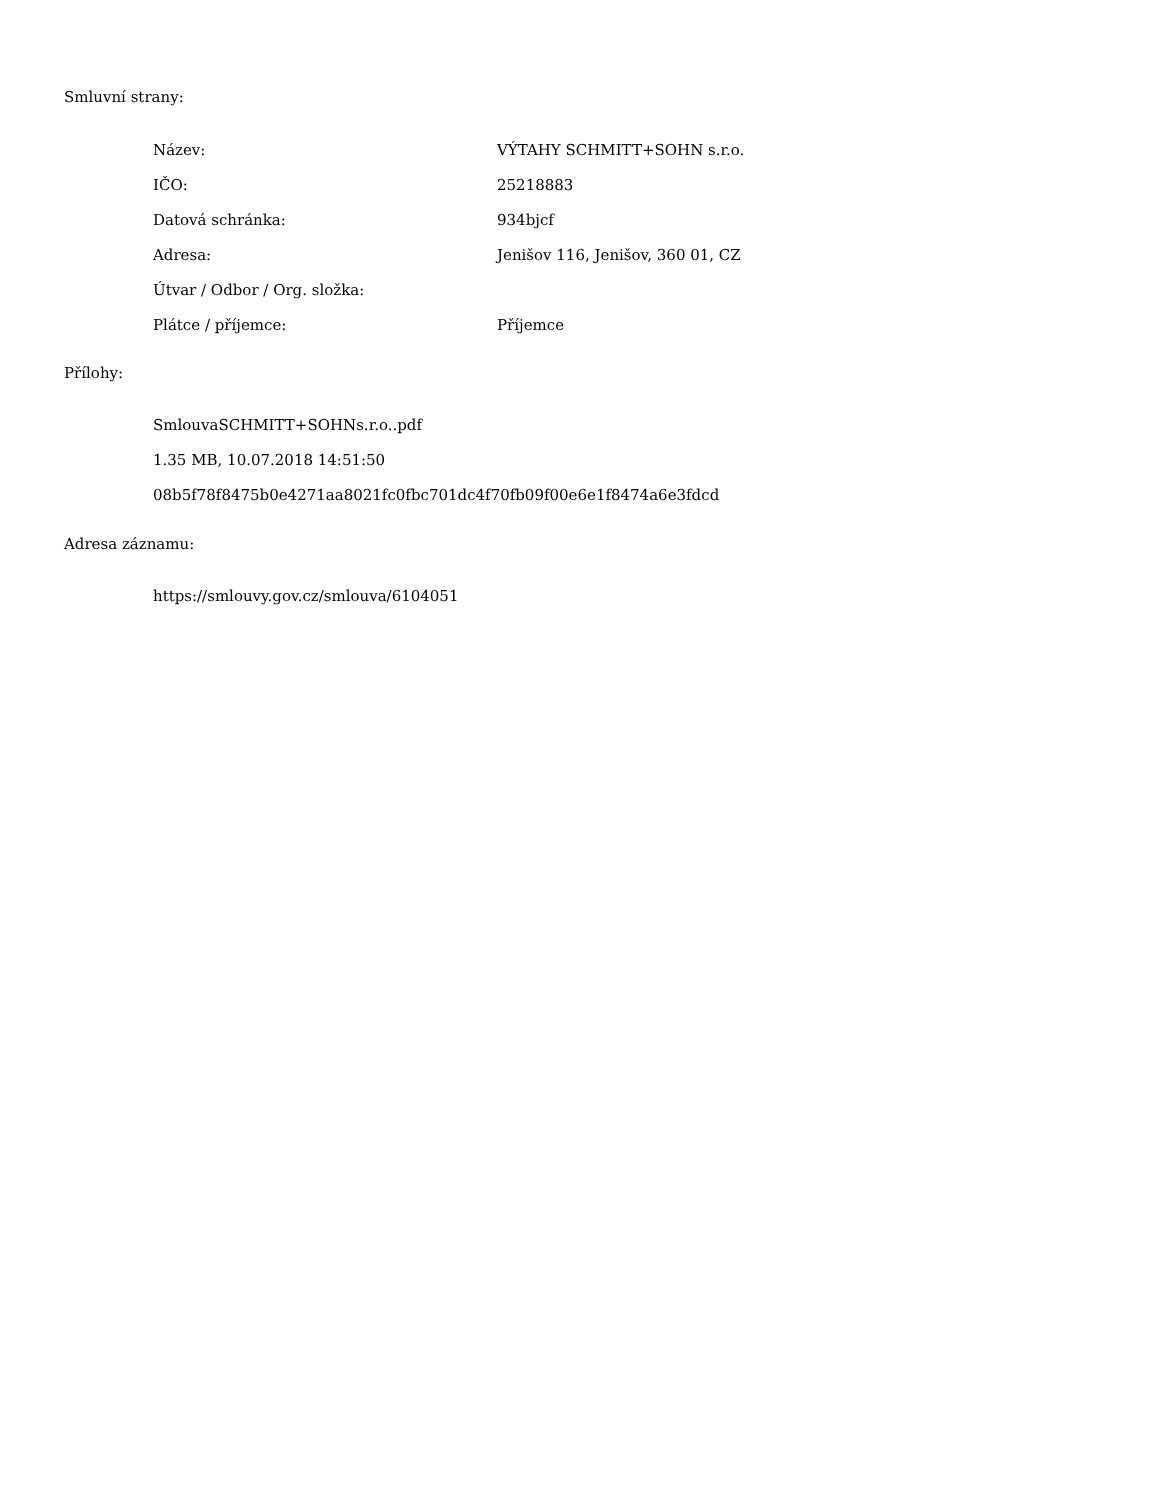Smluvní strany:
| Název: | VÝTAHY SCHMITT+SOHN s.r.o. |
| IČO: | 25218883 |
| Datová schránka: | 934bjcf |
| Adresa: | Jenišov 116, Jenišov, 360 01, CZ |
| Útvar / Odbor / Org. složka: | |
| Plátce / příjemce: | Příjemce |
Přílohy:
SmlouvaSCHMITT+SOHNs.r.o..pdf
1.35 MB, 10.07.2018 14:51:50
08b5f78f8475b0e4271aa8021fc0fbc701dc4f70fb09f00e6e1f8474a6e3fdcd
Adresa záznamu:
https://smlouvy.gov.cz/smlouva/6104051